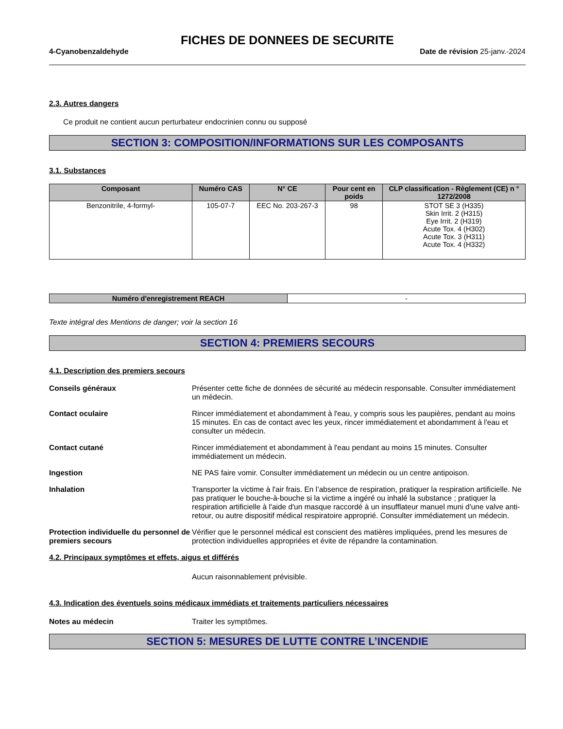FICHES DE DONNEES DE SECURITE
4-Cyanobenzaldehyde Date de révision 25-janv.-2024
2.3. Autres dangers
Ce produit ne contient aucun perturbateur endocrinien connu ou supposé
SECTION 3: COMPOSITION/INFORMATIONS SUR LES COMPOSANTS
3.1. Substances
| Composant | Numéro CAS | N° CE | Pour cent en poids | CLP classification - Règlement (CE) n ° 1272/2008 |
| --- | --- | --- | --- | --- |
| Benzonitrile, 4-formyl- | 105-07-7 | EEC No. 203-267-3 | 98 | STOT SE 3 (H335) Skin Irrit. 2 (H315) Eye Irrit. 2 (H319) Acute Tox. 4 (H302) Acute Tox. 3 (H311) Acute Tox. 4 (H332) |
| Numéro d'enregistrement REACH | - |
Texte intégral des Mentions de danger; voir la section 16
SECTION 4: PREMIERS SECOURS
4.1. Description des premiers secours
Conseils généraux Présenter cette fiche de données de sécurité au médecin responsable. Consulter immédiatement un médecin.
Contact oculaire Rincer immédiatement et abondamment à l'eau, y compris sous les paupières, pendant au moins 15 minutes. En cas de contact avec les yeux, rincer immédiatement et abondamment à l'eau et consulter un médecin.
Contact cutané Rincer immédiatement et abondamment à l'eau pendant au moins 15 minutes. Consulter immédiatement un médecin.
Ingestion NE PAS faire vomir. Consulter immédiatement un médecin ou un centre antipoison.
Inhalation Transporter la victime à l'air frais. En l’absence de respiration, pratiquer la respiration artificielle. Ne pas pratiquer le bouche-à-bouche si la victime a ingéré ou inhalé la substance ; pratiquer la respiration artificielle à l'aide d'un masque raccordé à un insufflateur manuel muni d'une valve anti-retour, ou autre dispositif médical respiratoire approprié. Consulter immédiatement un médecin.
Protection individuelle du personnel de premiers secours
Vérifier que le personnel médical est conscient des matières impliquées, prend les mesures de protection individuelles appropriées et évite de répandre la contamination.
4.2. Principaux symptômes et effets, aigus et différés
Aucun raisonnablement prévisible.
4.3. Indication des éventuels soins médicaux immédiats et traitements particuliers nécessaires
Notes au médecin Traiter les symptômes.
SECTION 5: MESURES DE LUTTE CONTRE L’INCENDIE